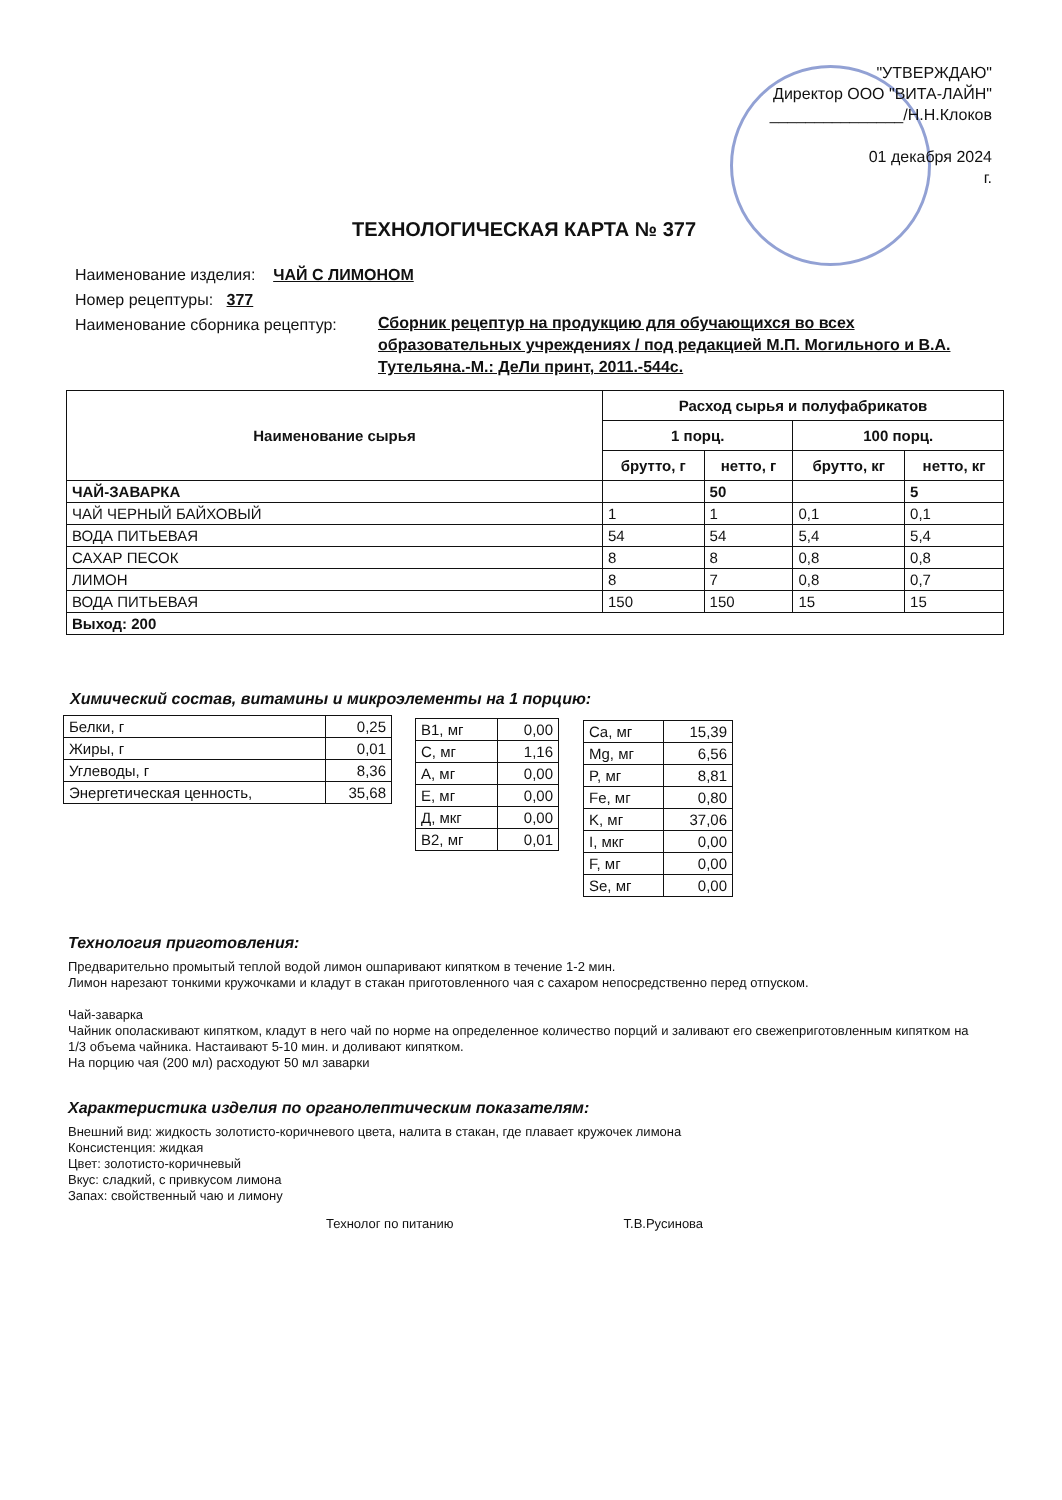"УТВЕРЖДАЮ"
Директор ООО "ВИТА-ЛАЙН"
_______________/Н.Н.Клоков
01 декабря 2024
г.
ТЕХНОЛОГИЧЕСКАЯ КАРТА № 377
Наименование изделия: ЧАЙ С ЛИМОНОМ
Номер рецептуры: 377
Наименование сборника рецептур: Сборник рецептур на продукцию для обучающихся во всех образовательных учреждениях / под редакцией М.П. Могильного и В.А. Тутельяна.-М.: ДеЛи принт, 2011.-544с.
| Наименование сырья | Расход сырья и полуфабрикатов | | | |
| --- | --- | --- | --- | --- |
| | 1 порц. | | 100 порц. | |
| | брутто, г | нетто, г | брутто, кг | нетто, кг |
| ЧАЙ-ЗАВАРКА | | 50 | | 5 |
| ЧАЙ ЧЕРНЫЙ БАЙХОВЫЙ | 1 | 1 | 0,1 | 0,1 |
| ВОДА ПИТЬЕВАЯ | 54 | 54 | 5,4 | 5,4 |
| САХАР ПЕСОК | 8 | 8 | 0,8 | 0,8 |
| ЛИМОН | 8 | 7 | 0,8 | 0,7 |
| ВОДА ПИТЬЕВАЯ | 150 | 150 | 15 | 15 |
| Выход: 200 | | | | |
Химический состав, витамины и микроэлементы на 1 порцию:
| Белки, г | 0,25 |
| Жиры, г | 0,01 |
| Углеводы, г | 8,36 |
| Энергетическая ценность, | 35,68 |
| B1, мг | 0,00 |
| C, мг | 1,16 |
| A, мг | 0,00 |
| E, мг | 0,00 |
| Д, мкг | 0,00 |
| B2, мг | 0,01 |
| Ca, мг | 15,39 |
| Mg, мг | 6,56 |
| P, мг | 8,81 |
| Fe, мг | 0,80 |
| K, мг | 37,06 |
| I, мкг | 0,00 |
| F, мг | 0,00 |
| Se, мг | 0,00 |
Технология приготовления:
Предварительно промытый теплой водой лимон ошпаривают кипятком в течение 1-2 мин.
Лимон нарезают тонкими кружочками и кладут в стакан приготовленного чая с сахаром непосредственно перед отпуском.
Чай-заварка
Чайник ополаскивают кипятком, кладут в него чай по норме на определенное количество порций и заливают его свежеприготовленным кипятком на 1/3 объема чайника. Настаивают 5-10 мин. и доливают кипятком.
На порцию чая (200 мл) расходуют 50 мл заварки
Характеристика изделия по органолептическим показателям:
Внешний вид: жидкость золотисто-коричневого цвета, налита в стакан, где плавает кружочек лимона
Консистенция: жидкая
Цвет: золотисто-коричневый
Вкус: сладкий, с привкусом лимона
Запах: свойственный чаю и лимону
Технолог по питанию Т.В.Русинова